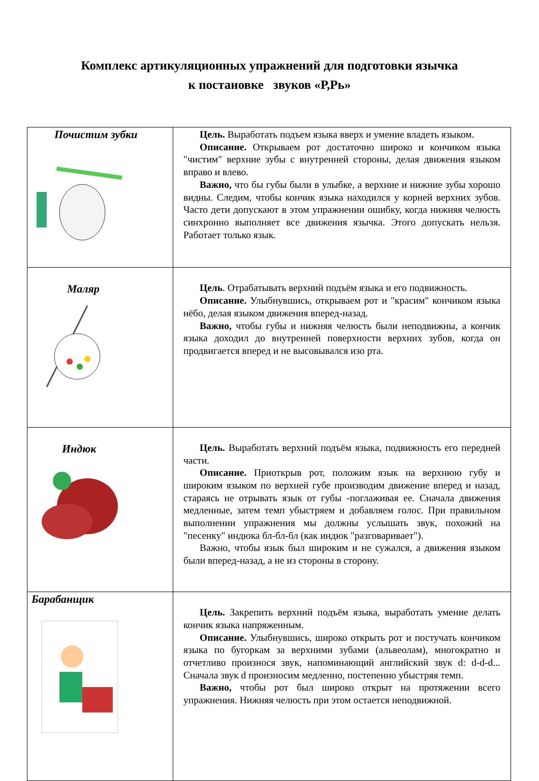Комплекс артикуляционных упражнений для подготовки язычка
к постановке звуков «Р,Рь»
| Почистим зубки | Цель. Выработать подъем языка вверх и умение владеть языком. Описание. Открываем рот достаточно широко и кончиком языка "чистим" верхние зубы с внутренней стороны, делая движения языком вправо и влево. Важно, что бы губы были в улыбке, а верхние и нижние зубы хорошо видны. Следим, чтобы кончик языка находился у корней верхних зубов. Часто дети допускают в этом упражнении ошибку, когда нижняя челюсть синхронно выполняет все движения язычка. Этого допускать нельзя. Работает только язык. |
| Маляр | Цель . Отрабатывать верхний подъём языка и его подвижность. Описание. Улыбнувшись, открываем рот и "красим" кончиком языка нёбо, делая языком движения вперед-назад. Важно, чтобы губы и нижняя челюсть были неподвижны, а кончик языка доходил до внутренней поверхности верхних зубов, когда он продвигается вперед и не высовывался изо рта. |
| Индюк | Цель. Выработать верхний подъём языка, подвижность его передней части. Описание. Приоткрыв рот, положим язык на верхнюю губу и широким языком по верхней губе производим движение вперед и назад, стараясь не отрывать язык от губы -поглаживая ее. Сначала движения медленные, затем темп убыстряем и добавляем голос. При правильном выполнении упражнения мы должны услышать звук, похожий на "песенку" индюка бл-бл-бл (как индюк "разговаривает"). Важно, чтобы язык был широким и не сужался, а движения языком были вперед-назад, а не из стороны в сторону. |
| Барабанщик | Цель. Закрепить верхний подъём языка, выработать умение делать кончик языка напряженным. Описание. Улыбнувшись, широко открыть рот и постучать кончиком языка по бугоркам за верхними зубами (альвеолам), многократно и отчетливо произнося звук, напоминающий английский звук d: d-d-d... Сначала звук d произносим медленно, постепенно убыстряя темп. Важно, чтобы рот был широко открыт на протяжении всего упражнения. Нижняя челюсть при этом остается неподвижной. |